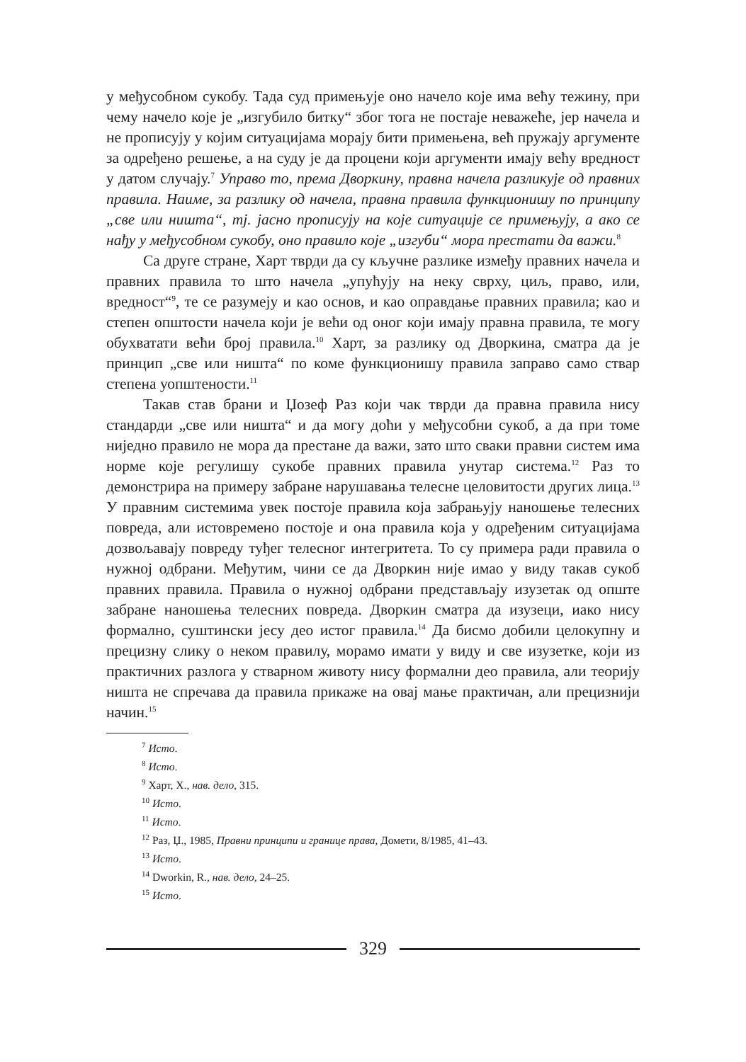у међусобном сукобу. Тада суд примењује оно начело које има већу тежину, при чему начело које је „изгубило битку“ због тога не постаје неважеће, јер начела и не прописују у којим ситуацијама морају бити примењена, већ пружају аргументе за одређено решење, а на суду је да процени који аргументи имају већу вредност у датом случају.<sup>7</sup> Управо то, према Дворкину, правна начела разликује од правних правила. Наиме, за разлику од начела, правна правила функционишу по принципу „све или ништа“, тј. јасно прописују на које ситуације се примењују, а ако се нађу у међусобном сукобу, оно правило које „изгуби“ мора престати да важи.<sup>8</sup>
Са друге стране, Харт тврди да су кључне разлике између правних начела и правних правила то што начела „упућују на неку сврху, циљ, право, или, вредност“<sup>9</sup>, те се разумеју и као основ, и као оправдање правних правила; као и степен општости начела који је већи од оног који имају правна правила, те могу обухватати већи број правила.<sup>10</sup> Харт, за разлику од Дворкина, сматра да је принцип „све или ништа“ по коме функционишу правила заправо само ствар степена уопштености.<sup>11</sup>
Такав став брани и Џозеф Раз који чак тврди да правна правила нису стандарди „све или ништа“ и да могу доћи у међусобни сукоб, а да при томе ниједно правило не мора да престане да важи, зато што сваки правни систем има норме које регулишу сукобе правних правила унутар система.<sup>12</sup> Раз то демонстрира на примеру забране нарушавања телесне целовитости других лица.<sup>13</sup> У правним системима увек постоје правила која забрањују наношење телесних повреда, али истовремено постоје и она правила која у одређеним ситуацијама дозвољавају повреду туђег телесног интегритета. То су примера ради правила о нужној одбрани. Међутим, чини се да Дворкин није имао у виду такав сукоб правних правила. Правила о нужној одбрани представљају изузетак од опште забране наношења телесних повреда. Дворкин сматра да изузеци, иако нису формално, суштински јесу део истог правила.<sup>14</sup> Да бисмо добили целокупну и прецизну слику о неком правилу, морамо имати у виду и све изузетке, који из практичних разлога у стварном животу нису формални део правила, али теорију ништа не спречава да правила прикаже на овај мање практичан, али прецизнији начин.<sup>15</sup>
<sup>7</sup> Исто.
<sup>8</sup> Исто.
<sup>9</sup> Харт, Х., нав. дело, 315.
<sup>10</sup> Исто.
<sup>11</sup> Исто.
<sup>12</sup> Раз, Џ., 1985, Правни принципи и границе права, Домети, 8/1985, 41–43.
<sup>13</sup> Исто.
<sup>14</sup> Dworkin, R., нав. дело, 24–25.
<sup>15</sup> Исто.
329